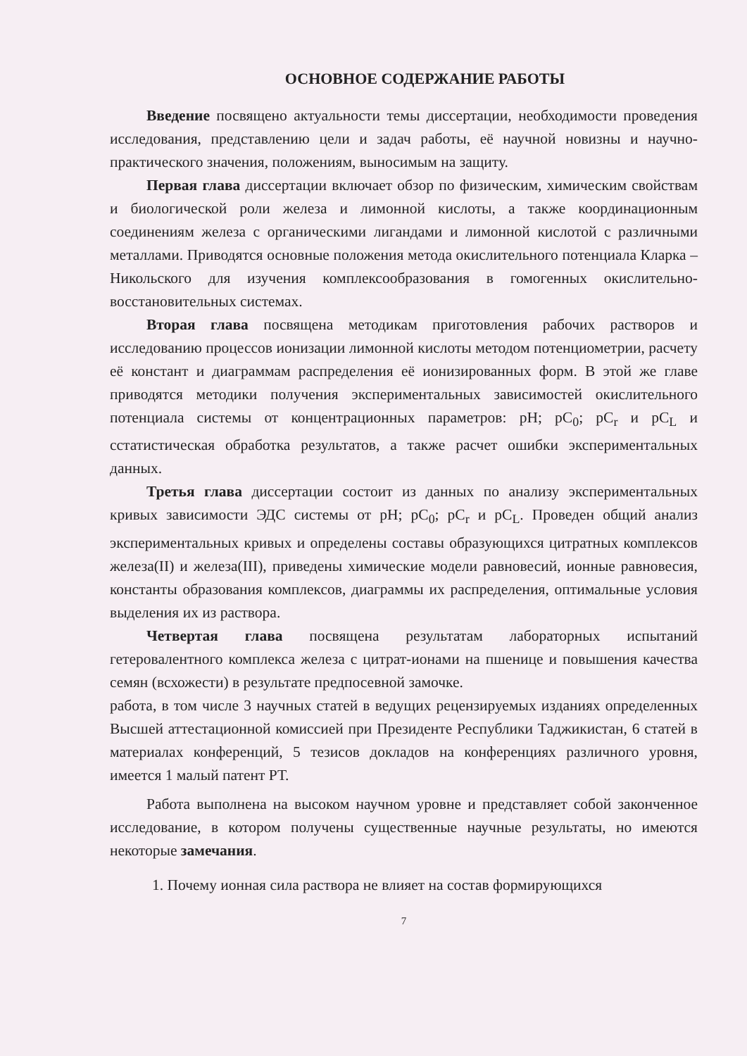ОСНОВНОЕ СОДЕРЖАНИЕ РАБОТЫ
Введение посвящено актуальности темы диссертации, необходимости проведения исследования, представлению цели и задач работы, её научной новизны и научно-практического значения, положениям, выносимым на защиту.
Первая глава диссертации включает обзор по физическим, химическим свойствам и биологической роли железа и лимонной кислоты, а также координационным соединениям железа с органическими лигандами и лимонной кислотой с различными металлами. Приводятся основные положения метода окислительного потенциала Кларка – Никольского для изучения комплексообразования в гомогенных окислительно-восстановительных системах.
Вторая глава посвящена методикам приготовления рабочих растворов и исследованию процессов ионизации лимонной кислоты методом потенциометрии, расчету её констант и диаграммам распределения её ионизированных форм. В этой же главе приводятся методики получения экспериментальных зависимостей окислительного потенциала системы от концентрационных параметров: pH; pC<sub>0</sub>; pC<sub>r</sub> и pC<sub>L</sub> и сстатистическая обработка результатов, а также расчет ошибки экспериментальных данных.
Третья глава диссертации состоит из данных по анализу экспериментальных кривых зависимости ЭДС системы от pH; pC<sub>0</sub>; pC<sub>r</sub> и pC<sub>L</sub>. Проведен общий анализ экспериментальных кривых и определены составы образующихся цитратных комплексов железа(II) и железа(III), приведены химические модели равновесий, ионные равновесия, константы образования комплексов, диаграммы их распределения, оптимальные условия выделения их из раствора.
Четвертая глава посвящена результатам лабораторных испытаний гетеровалентного комплекса железа с цитрат-ионами на пшенице и повышения качества семян (всхожести) в результате предпосевной замочке.
работа, в том числе 3 научных статей в ведущих рецензируемых изданиях определенных Высшей аттестационной комиссией при Президенте Республики Таджикистан, 6 статей в материалах конференций, 5 тезисов докладов на конференциях различного уровня, имеется 1 малый патент РТ.
Работа выполнена на высоком научном уровне и представляет собой законченное исследование, в котором получены существенные научные результаты, но имеются некоторые замечания.
1. Почему ионная сила раствора не влияет на состав формирующихся
7